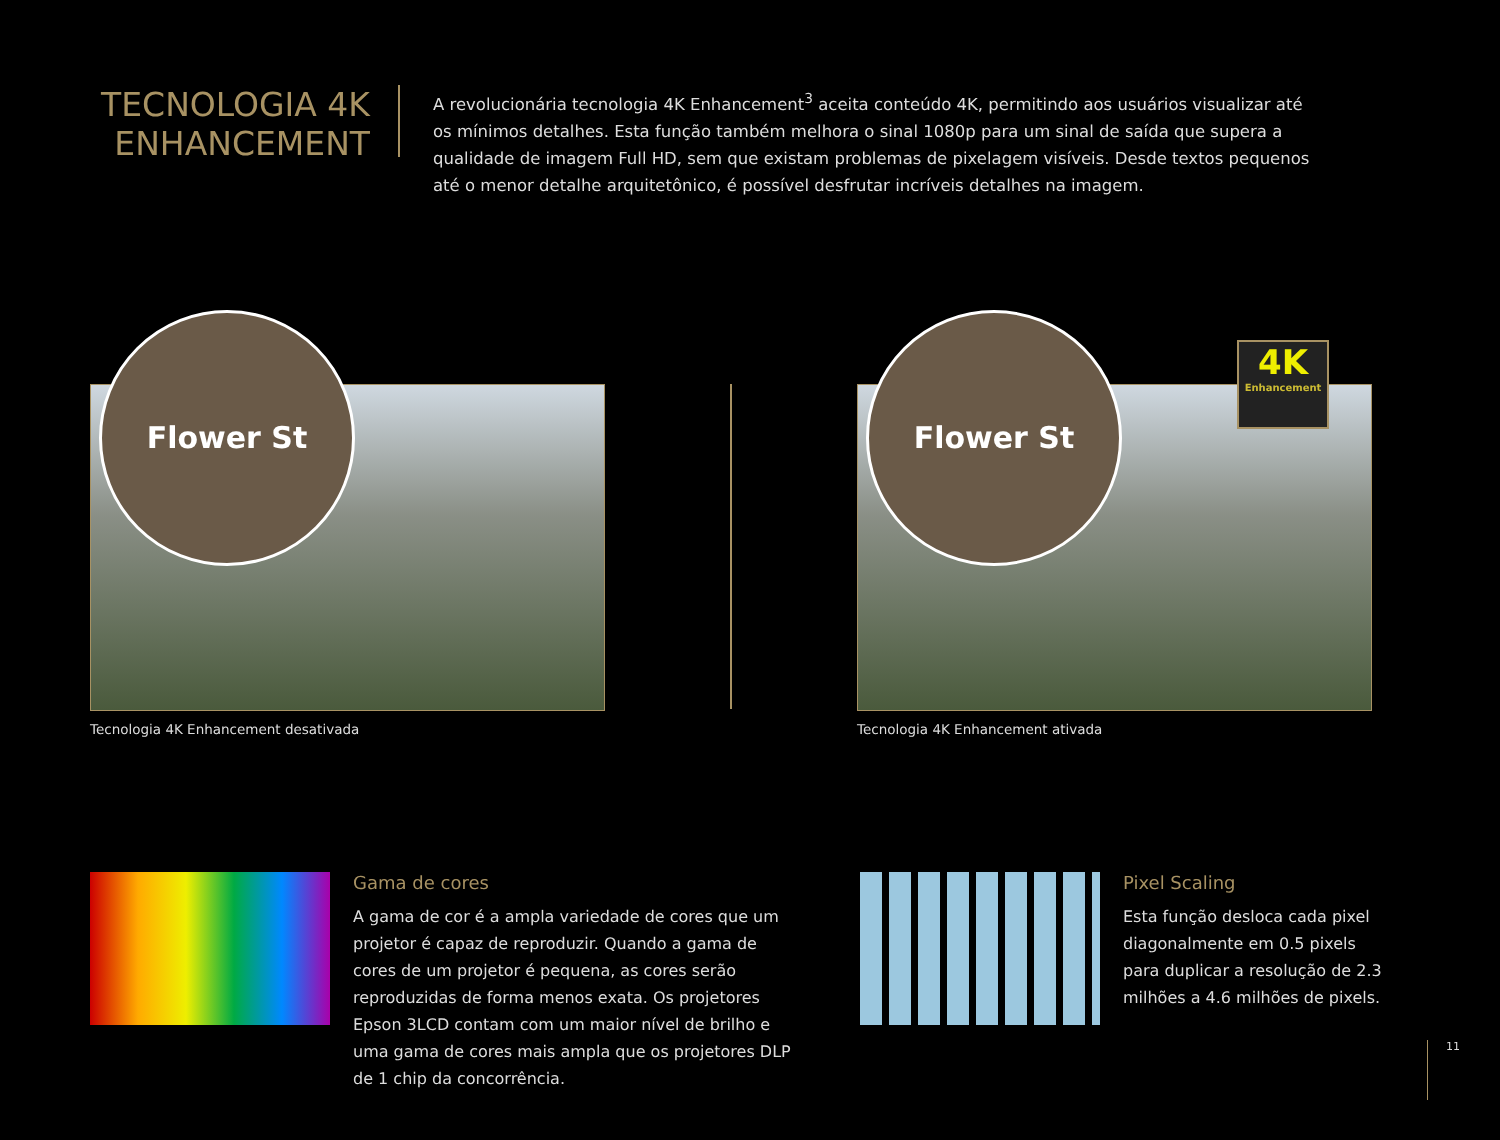TECNOLOGIA 4K ENHANCEMENT
A revolucionária tecnologia 4K Enhancement<sup>3</sup> aceita conteúdo 4K, permitindo aos usuários visualizar até os mínimos detalhes. Esta função também melhora o sinal 1080p para um sinal de saída que supera a qualidade de imagem Full HD, sem que existam problemas de pixelagem visíveis. Desde textos pequenos até o menor detalhe arquitetônico, é possível desfrutar incríveis detalhes na imagem.
Flower St
Tecnologia 4K Enhancement desativada
Flower St
4K
Enhancement
Tecnologia 4K Enhancement ativada
Gama de cores
A gama de cor é a ampla variedade de cores que um projetor é capaz de reproduzir. Quando a gama de cores de um projetor é pequena, as cores serão reproduzidas de forma menos exata. Os projetores Epson 3LCD contam com um maior nível de brilho e uma gama de cores mais ampla que os projetores DLP de 1 chip da concorrência.
Pixel Scaling
Esta função desloca cada pixel diagonalmente em 0.5 pixels para duplicar a resolução de 2.3 milhões a 4.6 milhões de pixels.
11